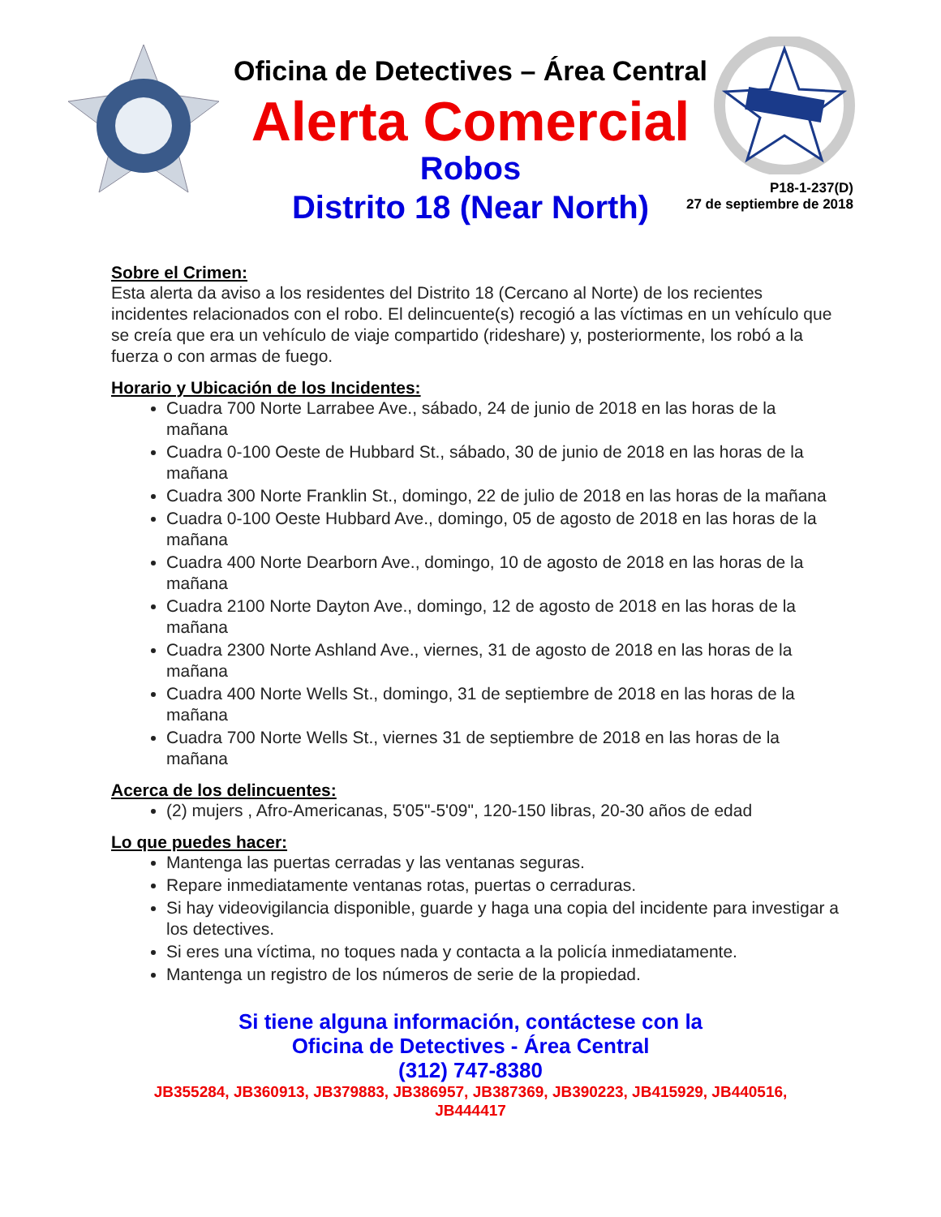Oficina de Detectives – Área Central
Alerta Comercial
Robos
Distrito 18 (Near North)
P18-1-237(D)
27 de septiembre de 2018
Sobre el Crimen:
Esta alerta da aviso a los residentes del Distrito 18 (Cercano al Norte) de los recientes incidentes relacionados con el robo. El delincuente(s) recogió a las víctimas en un vehículo que se creía que era un vehículo de viaje compartido (rideshare) y, posteriormente, los robó a la fuerza o con armas de fuego.
Horario y Ubicación de los Incidentes:
Cuadra 700 Norte Larrabee Ave., sábado, 24 de junio de 2018 en las horas de la mañana
Cuadra 0-100 Oeste de Hubbard St., sábado, 30 de junio de 2018 en las horas de la mañana
Cuadra 300 Norte Franklin St., domingo, 22 de julio de 2018 en las horas de la mañana
Cuadra 0-100 Oeste Hubbard Ave., domingo, 05 de agosto de 2018 en las horas de la mañana
Cuadra 400 Norte Dearborn Ave., domingo, 10 de agosto de 2018 en las horas de la mañana
Cuadra 2100 Norte Dayton Ave., domingo, 12 de agosto de 2018 en las horas de la mañana
Cuadra 2300 Norte Ashland Ave., viernes, 31 de agosto de 2018 en las horas de la mañana
Cuadra 400 Norte Wells St., domingo, 31 de septiembre de 2018 en las horas de la mañana
Cuadra 700 Norte Wells St., viernes 31 de septiembre de 2018 en las horas de la mañana
Acerca de los delincuentes:
(2) mujers , Afro-Americanas, 5'05"-5'09", 120-150 libras, 20-30 años de edad
Lo que puedes hacer:
Mantenga las puertas cerradas y las ventanas seguras.
Repare inmediatamente ventanas rotas, puertas o cerraduras.
Si hay videovigilancia disponible, guarde y haga una copia del incidente para investigar a los detectives.
Si eres una víctima, no toques nada y contacta a la policía inmediatamente.
Mantenga un registro de los números de serie de la propiedad.
Si tiene alguna información, contáctese con la
Oficina de Detectives - Área Central
(312) 747-8380
JB355284, JB360913, JB379883, JB386957, JB387369, JB390223, JB415929, JB440516,
JB444417